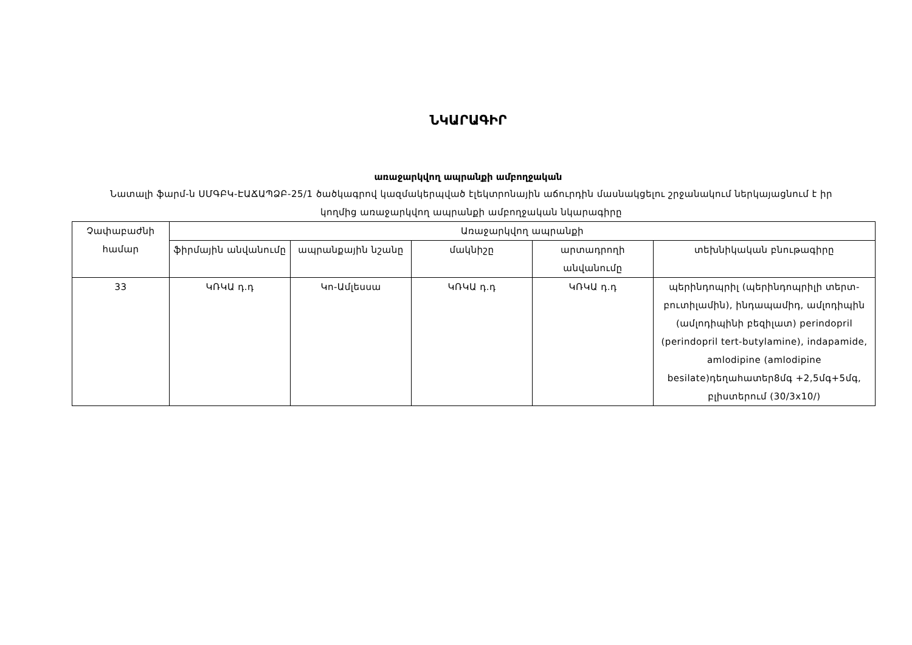ՆԿԱՐԱԳԻՐ
առաջարկվող ապրանքի ամբողջական
Նատալի ֆարմ-ն ՍՄԳԲԿ-ԷԱՃԱՊՁԲ-25/1 ծածկագրով կազմակերպված էլեկտրոնային աճուրդին մասնակցելու շրջանակում ներկայացնում է իր կողմից առաջարկվող ապրանքի ամբողջական նկարագիրը
| Չափաբաժնի համար | Առաջարկվող ապրանքի | | | | |
| --- | --- | --- | --- | --- | --- |
| | ֆիրմային անվանումը | ապրանքային նշանը | մակնիշը | արտադրողի անվանումը | տեխնիկական բնութագիրը |
| 33 | ԿՌԿԱ դ.դ | Կո-Ամլեսսա | ԿՌԿԱ դ.դ | ԿՌԿԱ դ.դ | պերինդոպրիլ (պերինդոպրիլի տերտ-բուտիլամին), ինդապամիդ, ամլոդիպին (ամլոդիպինի բեզիլատ) perindopril (perindopril tert-butylamine), indapamide, amlodipine (amlodipine besilate)դեղահատեր8մգ +2,5մգ+5մգ, բլիստերում (30/3x10/) |